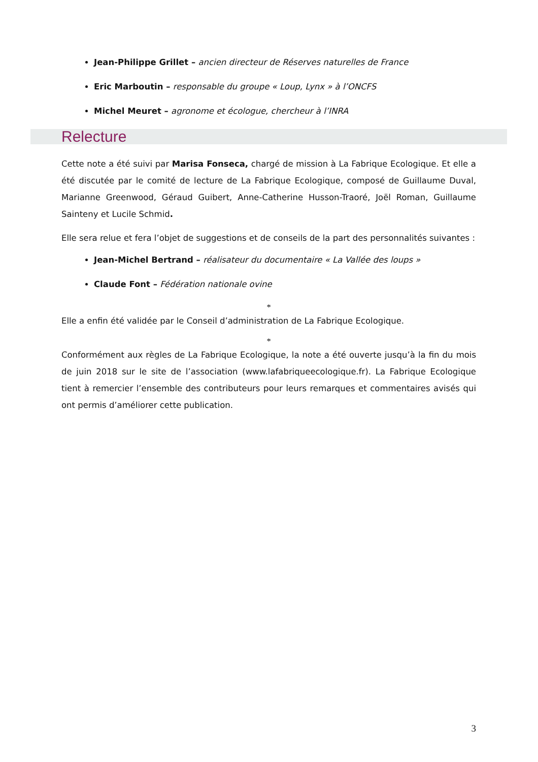Jean-Philippe Grillet – ancien directeur de Réserves naturelles de France
Eric Marboutin – responsable du groupe « Loup, Lynx » à l’ONCFS
Michel Meuret – agronome et écologue, chercheur à l’INRA
Relecture
Cette note a été suivi par Marisa Fonseca, chargé de mission à La Fabrique Ecologique. Et elle a été discutée par le comité de lecture de La Fabrique Ecologique, composé de Guillaume Duval, Marianne Greenwood, Géraud Guibert, Anne-Catherine Husson-Traoré, Joël Roman, Guillaume Sainteny et Lucile Schmid.
Elle sera relue et fera l’objet de suggestions et de conseils de la part des personnalités suivantes :
Jean-Michel Bertrand – réalisateur du documentaire « La Vallée des loups »
Claude Font – Fédération nationale ovine
*
Elle a enfin été validée par le Conseil d’administration de La Fabrique Ecologique.
*
Conformément aux règles de La Fabrique Ecologique, la note a été ouverte jusqu’à la fin du mois de juin 2018 sur le site de l’association (www.lafabriqueecologique.fr). La Fabrique Ecologique tient à remercier l’ensemble des contributeurs pour leurs remarques et commentaires avisés qui ont permis d’améliorer cette publication.
3